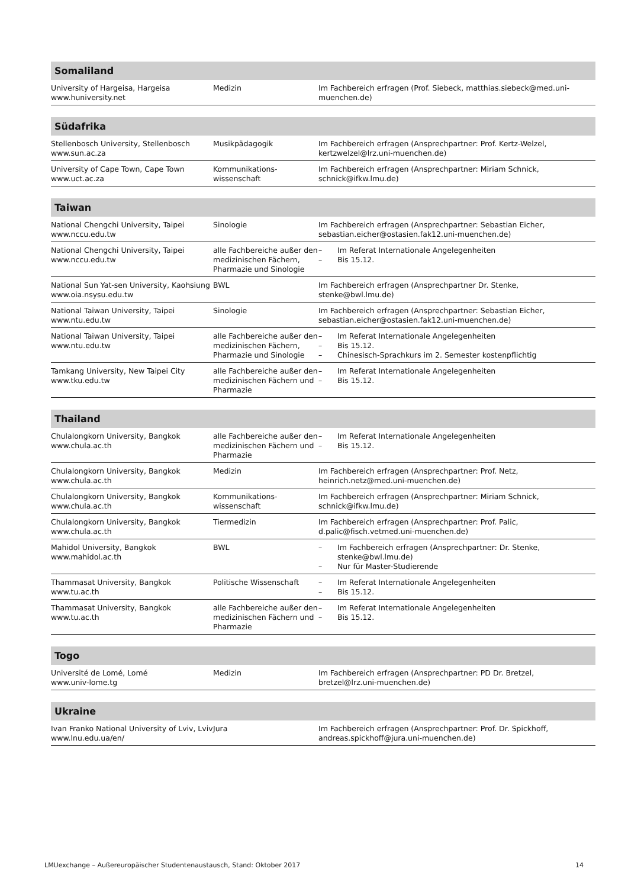| Somaliland | | |
| --- | --- | --- |
| University of Hargeisa, Hargeisa www.huniversity.net | Medizin | Im Fachbereich erfragen (Prof. Siebeck, matthias.siebeck@med.uni-muenchen.de) |
| Südafrika | | |
| --- | --- | --- |
| Stellenbosch University, Stellenbosch www.sun.ac.za | Musikpädagogik | Im Fachbereich erfragen (Ansprechpartner: Prof. Kertz-Welzel, kertzwelzel@lrz.uni-muenchen.de) |
| University of Cape Town, Cape Town www.uct.ac.za | Kommunikations- wissenschaft | Im Fachbereich erfragen (Ansprechpartner: Miriam Schnick, schnick@ifkw.lmu.de) |
| Taiwan | | |
| --- | --- | --- |
| National Chengchi University, Taipei www.nccu.edu.tw | Sinologie | Im Fachbereich erfragen (Ansprechpartner: Sebastian Eicher, sebastian.eicher@ostasien.fak12.uni-muenchen.de) |
| National Chengchi University, Taipei www.nccu.edu.tw | alle Fachbereiche außer den medizinischen Fächern, Pharmazie und Sinologie | – Im Referat Internationale Angelegenheiten – Bis 15.12. |
| National Sun Yat-sen University, Kaohsiung www.oia.nsysu.edu.tw | BWL | Im Fachbereich erfragen (Ansprechpartner Dr. Stenke, stenke@bwl.lmu.de) |
| National Taiwan University, Taipei www.ntu.edu.tw | Sinologie | Im Fachbereich erfragen (Ansprechpartner: Sebastian Eicher, sebastian.eicher@ostasien.fak12.uni-muenchen.de) |
| National Taiwan University, Taipei www.ntu.edu.tw | alle Fachbereiche außer den medizinischen Fächern, Pharmazie und Sinologie | – Im Referat Internationale Angelegenheiten – Bis 15.12. – Chinesisch-Sprachkurs im 2. Semester kostenpflichtig |
| Tamkang University, New Taipei City www.tku.edu.tw | alle Fachbereiche außer den medizinischen Fächern und Pharmazie | – Im Referat Internationale Angelegenheiten – Bis 15.12. |
| Thailand | | |
| --- | --- | --- |
| Chulalongkorn University, Bangkok www.chula.ac.th | alle Fachbereiche außer den medizinischen Fächern und Pharmazie | – Im Referat Internationale Angelegenheiten – Bis 15.12. |
| Chulalongkorn University, Bangkok www.chula.ac.th | Medizin | Im Fachbereich erfragen (Ansprechpartner: Prof. Netz, heinrich.netz@med.uni-muenchen.de) |
| Chulalongkorn University, Bangkok www.chula.ac.th | Kommunikations- wissenschaft | Im Fachbereich erfragen (Ansprechpartner: Miriam Schnick, schnick@ifkw.lmu.de) |
| Chulalongkorn University, Bangkok www.chula.ac.th | Tiermedizin | Im Fachbereich erfragen (Ansprechpartner: Prof. Palic, d.palic@fisch.vetmed.uni-muenchen.de) |
| Mahidol University, Bangkok www.mahidol.ac.th | BWL | – Im Fachbereich erfragen (Ansprechpartner: Dr. Stenke, stenke@bwl.lmu.de) – Nur für Master-Studierende |
| Thammasat University, Bangkok www.tu.ac.th | Politische Wissenschaft | – Im Referat Internationale Angelegenheiten – Bis 15.12. |
| Thammasat University, Bangkok www.tu.ac.th | alle Fachbereiche außer den medizinischen Fächern und Pharmazie | – Im Referat Internationale Angelegenheiten – Bis 15.12. |
| Togo | | |
| --- | --- | --- |
| Université de Lomé, Lomé www.univ-lome.tg | Medizin | Im Fachbereich erfragen (Ansprechpartner: PD Dr. Bretzel, bretzel@lrz.uni-muenchen.de) |
| Ukraine | | |
| --- | --- | --- |
| Ivan Franko National University of Lviv, Lviv www.lnu.edu.ua/en/ | Jura | Im Fachbereich erfragen (Ansprechpartner: Prof. Dr. Spickhoff, andreas.spickhoff@jura.uni-muenchen.de) |
LMUexchange – Außereuropäischer Studentenaustausch, Stand: Oktober 2017 14